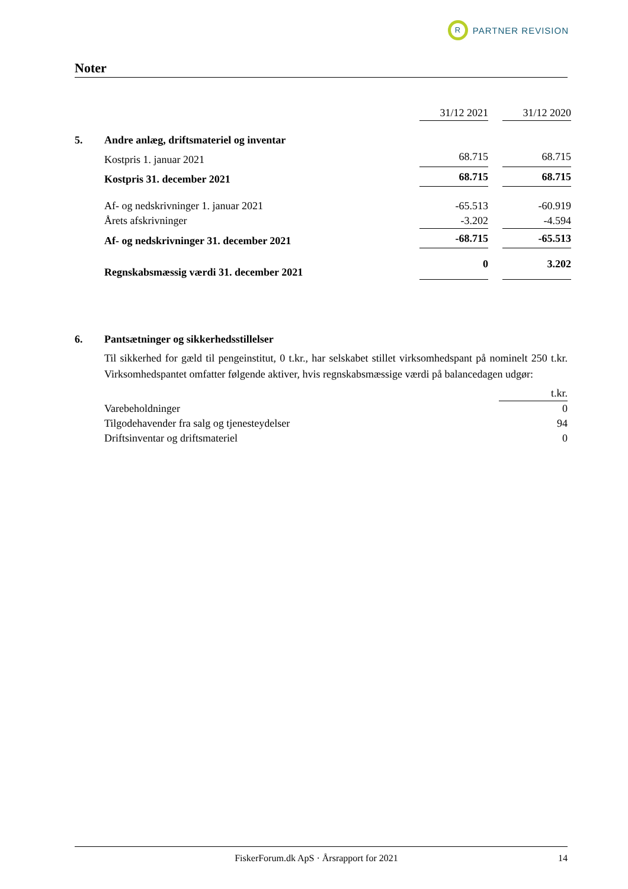R
PARTNER REVISION
Noter
| | | 31/12 2021 | | 31/12 2020 |
| 5. | Andre anlæg, driftsmateriel og inventar | | | |
| | Kostpris 1. januar 2021 | 68.715 | | 68.715 |
| | Kostpris 31. december 2021 | 68.715 | | 68.715 |
| | Af- og nedskrivninger 1. januar 2021 | -65.513 | | -60.919 |
| | Årets afskrivninger | -3.202 | | -4.594 |
| | Af- og nedskrivninger 31. december 2021 | -68.715 | | -65.513 |
| | Regnskabsmæssig værdi 31. december 2021 | 0 | | 3.202 |
6. Pantsætninger og sikkerhedsstillelser
Til sikkerhed for gæld til pengeinstitut, 0 t.kr., har selskabet stillet virksomhedspant på nominelt 250 t.kr. Virksomhedspantet omfatter følgende aktiver, hvis regnskabsmæssige værdi på balancedagen udgør:
| | t.kr. |
| --- | --- |
| Varebeholdninger | 0 |
| Tilgodehavender fra salg og tjenesteydelser | 94 |
| Driftsinventar og driftsmateriel | 0 |
FiskerForum.dk ApS · Årsrapport for 2021 14